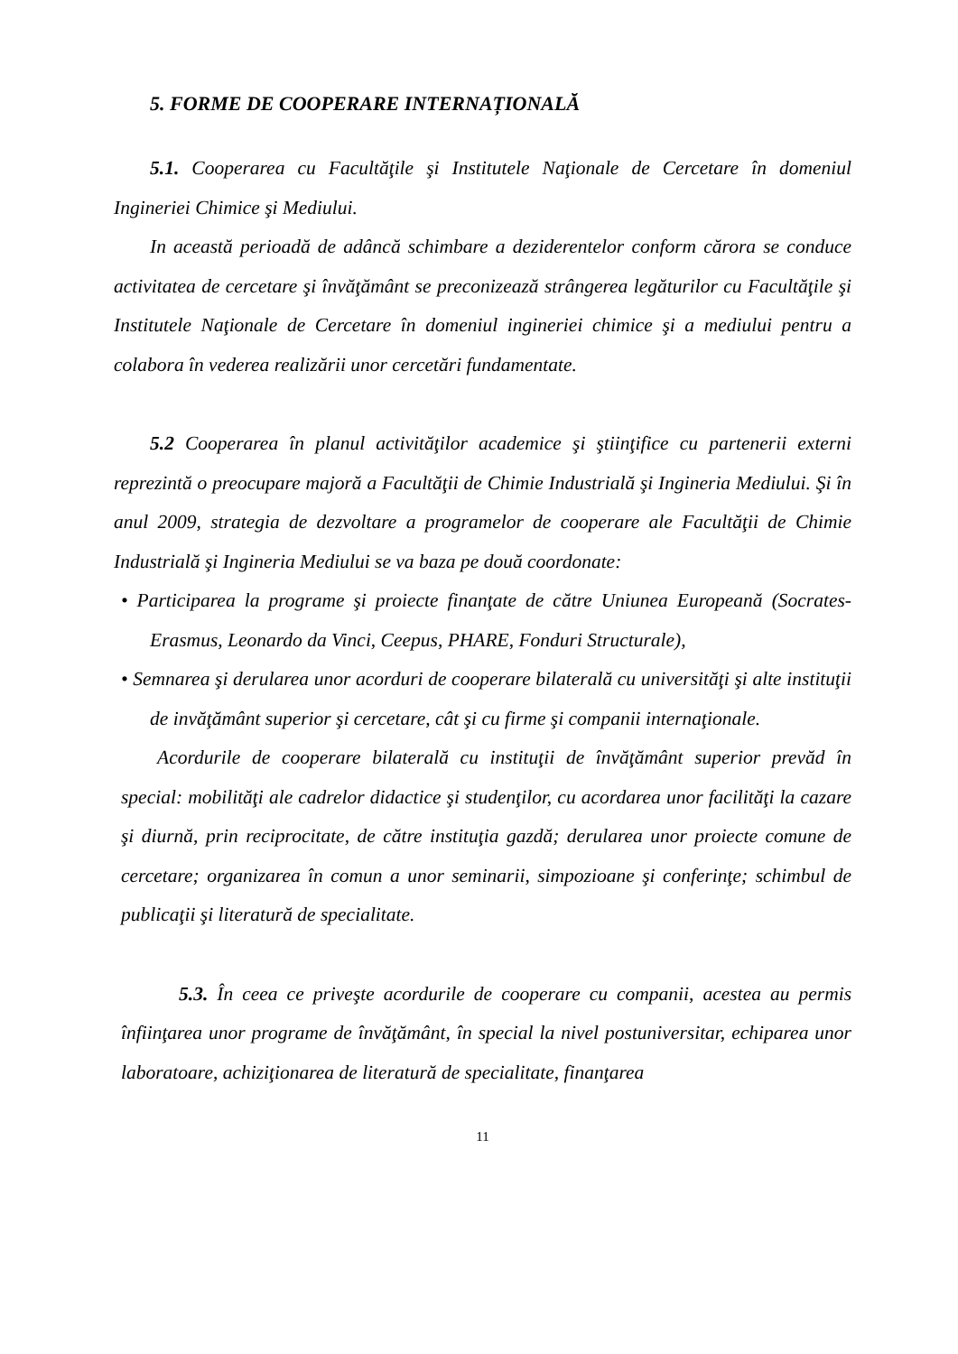5. FORME DE COOPERARE INTERNAȚIONALĂ
5.1. Cooperarea cu Facultăţile şi Institutele Naţionale de Cercetare în domeniul Ingineriei Chimice şi Mediului.
In această perioadă de adâncă schimbare a deziderentelor conform cărora se conduce activitatea de cercetare şi învăţământ se preconizează strângerea legăturilor cu Facultăţile şi Institutele Naţionale de Cercetare în domeniul ingineriei chimice şi a mediului pentru a colabora în vederea realizării unor cercetări fundamentate.
5.2 Cooperarea în planul activităţilor academice şi ştiinţifice cu partenerii externi reprezintă o preocupare majoră a Facultăţii de Chimie Industrială şi Ingineria Mediului. Şi în anul 2009, strategia de dezvoltare a programelor de cooperare ale Facultăţii de Chimie Industrială şi Ingineria Mediului se va baza pe două coordonate:
• Participarea la programe şi proiecte finanţate de către Uniunea Europeană (Socrates-Erasmus, Leonardo da Vinci, Ceepus, PHARE, Fonduri Structurale),
• Semnarea şi derularea unor acorduri de cooperare bilaterală cu universităţi şi alte instituţii de invăţământ superior şi cercetare, cât şi cu firme şi companii internaţionale.
Acordurile de cooperare bilaterală cu instituţii de învăţământ superior prevăd în special: mobilităţi ale cadrelor didactice şi studenţilor, cu acordarea unor facilităţi la cazare şi diurnă, prin reciprocitate, de către instituţia gazdă; derularea unor proiecte comune de cercetare; organizarea în comun a unor seminarii, simpozioane şi conferinţe; schimbul de publicaţii şi literatură de specialitate.
5.3. În ceea ce priveşte acordurile de cooperare cu companii, acestea au permis înfiinţarea unor programe de învăţământ, în special la nivel postuniversitar, echiparea unor laboratoare, achiziţionarea de literatură de specialitate, finanţarea
11